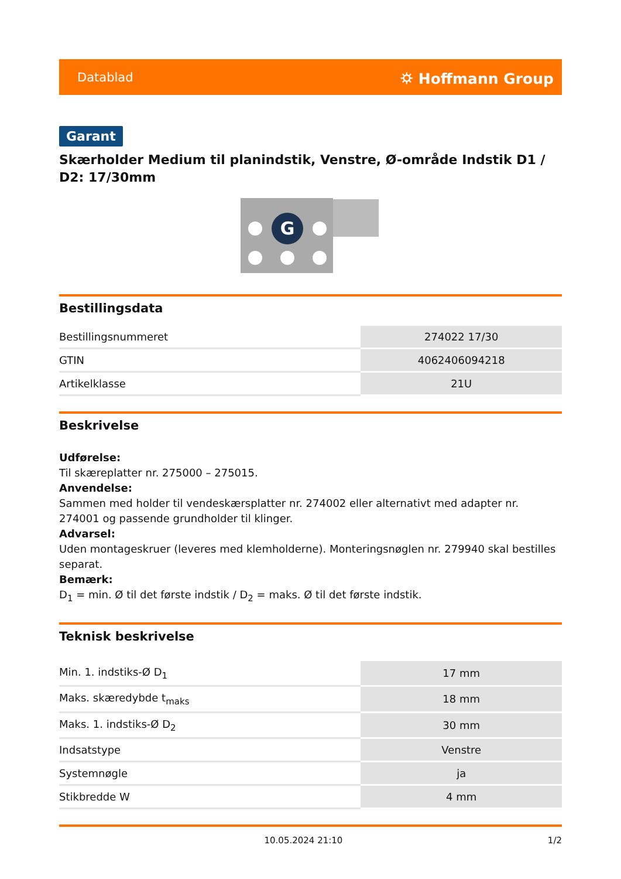Datablad ⛭ Hoffmann Group
Garant
Skærholder Medium til planindstik, Venstre, Ø-område Indstik D1 / D2: 17/30mm
G
Bestillingsdata
| Bestillingsnummeret | 274022 17/30 |
| GTIN | 4062406094218 |
| Artikelklasse | 21U |
Beskrivelse
Udførelse:
Til skæreplatter nr. 275000 – 275015.
Anvendelse:
Sammen med holder til vendeskærsplatter nr. 274002 eller alternativt med adapter nr. 274001 og passende grundholder til klinger.
Advarsel:
Uden montageskruer (leveres med klemholderne). Monteringsnøglen nr. 279940 skal bestilles separat.
Bemærk:
D<sub>1</sub> = min. Ø til det første indstik / D<sub>2</sub> = maks. Ø til det første indstik.
Teknisk beskrivelse
| Min. 1. indstiks-Ø D<sub>1</sub> | 17 mm |
| Maks. skæredybde t<sub>maks</sub> | 18 mm |
| Maks. 1. indstiks-Ø D<sub>2</sub> | 30 mm |
| Indsatstype | Venstre |
| Systemnøgle | ja |
| Stikbredde W | 4 mm |
10.05.2024 21:10 1/2